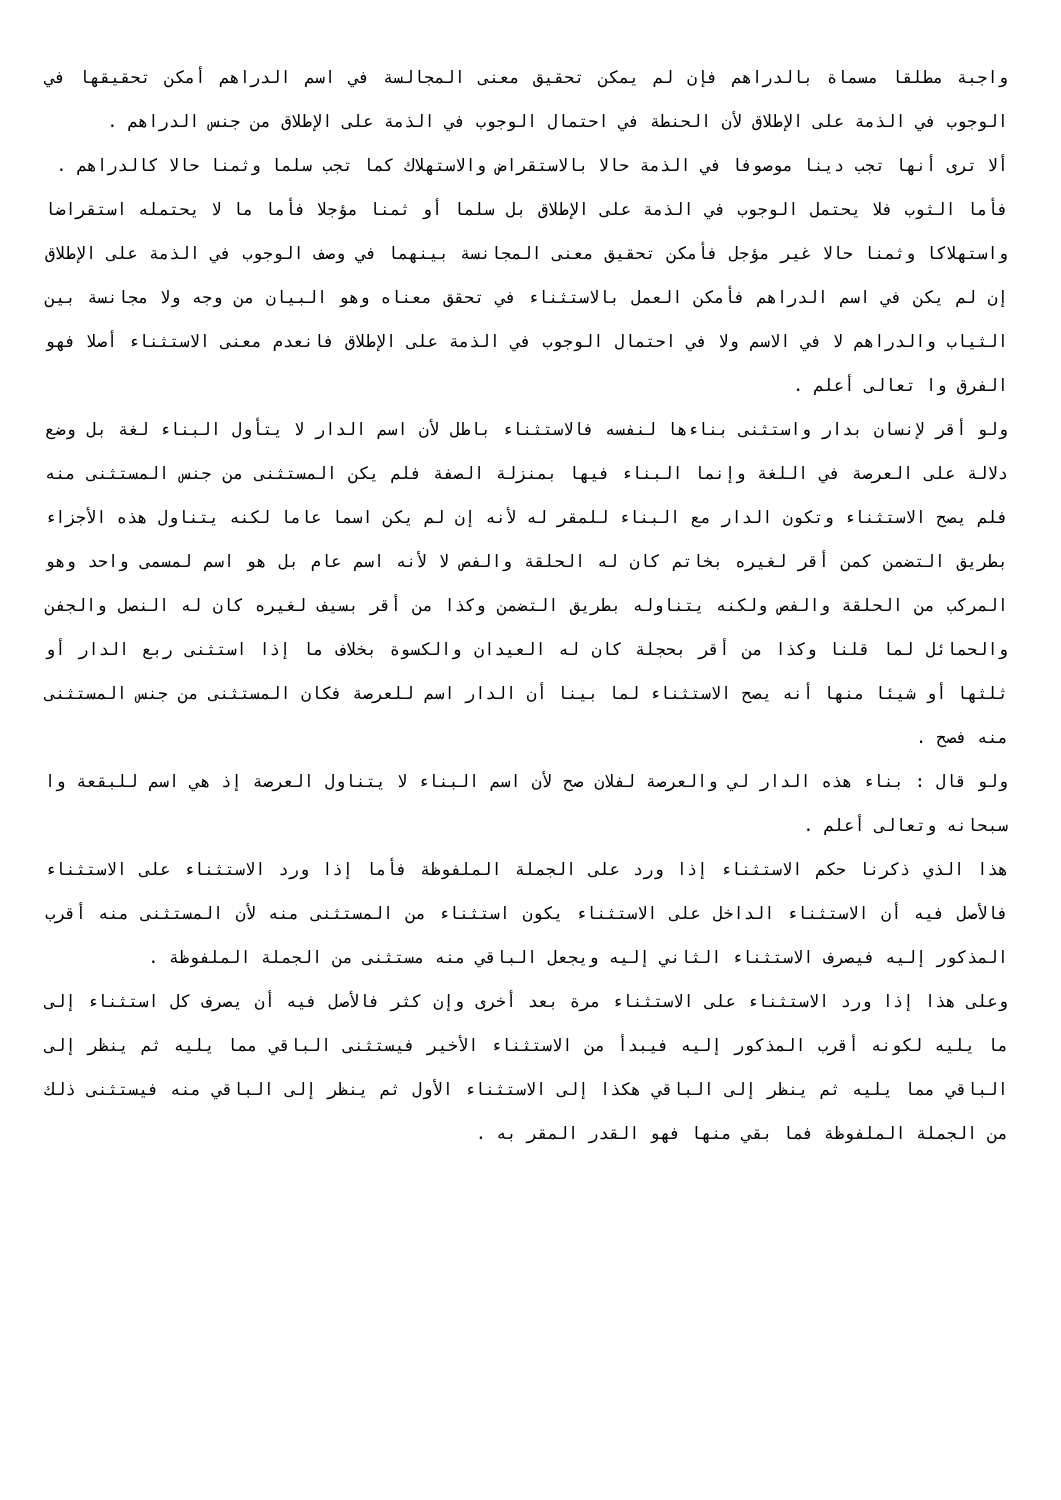واجبة مطلقا مسماة بالدراهم فإن لم يمكن تحقيق معنى المجالسة في اسم الدراهم أمكن تحقيقها في الوجوب في الذمة على الإطلاق لأن الحنطة في احتمال الوجوب في الذمة على الإطلاق من جنس الدراهم .
ألا ترى أنها تجب دينا موصوفا في الذمة حالا بالاستقراض والاستهلاك كما تجب سلما وثمنا حالا كالدراهم .
فأما الثوب فلا يحتمل الوجوب في الذمة على الإطلاق بل سلما أو ثمنا مؤجلا فأما ما لا يحتمله استقراضا واستهلاكا وثمنا حالا غير مؤجل فأمكن تحقيق معنى المجانسة بينهما في وصف الوجوب في الذمة على الإطلاق إن لم يكن في اسم الدراهم فأمكن العمل بالاستثناء في تحقق معناه وهو البيان من وجه ولا مجانسة بين الثياب والدراهم لا في الاسم ولا في احتمال الوجوب في الذمة على الإطلاق فانعدم معنى الاستثناء أصلا فهو الفرق وا تعالى أعلم .
ولو أقر لإنسان بدار واستثنى بناءها لنفسه فالاستثناء باطل لأن اسم الدار لا يتأول البناء لغة بل وضع دلالة على العرصة في اللغة وإنما البناء فيها بمنزلة الصفة فلم يكن المستثنى من جنس المستثنى منه فلم يصح الاستثناء وتكون الدار مع البناء للمقر له لأنه إن لم يكن اسما عاما لكنه يتناول هذه الأجزاء بطريق التضمن كمن أقر لغيره بخاتم كان له الحلقة والفص لا لأنه اسم عام بل هو اسم لمسمى واحد وهو المركب من الحلقة والفص ولكنه يتناوله بطريق التضمن وكذا من أقر بسيف لغيره كان له النصل والجفن والحمائل لما قلنا وكذا من أقر بحجلة كان له العيدان والكسوة بخلاف ما إذا استثنى ربع الدار أو ثلثها أو شيئا منها أنه يصح الاستثناء لما بينا أن الدار اسم للعرصة فكان المستثنى من جنس المستثنى منه فصح .
ولو قال : بناء هذه الدار لي والعرصة لفلان صح لأن اسم البناء لا يتناول العرصة إذ هي اسم للبقعة وا سبحانه وتعالى أعلم .
هذا الذي ذكرنا حكم الاستثناء إذا ورد على الجملة الملفوظة فأما إذا ورد الاستثناء على الاستثناء فالأصل فيه أن الاستثناء الداخل على الاستثناء يكون استثناء من المستثنى منه لأن المستثنى منه أقرب المذكور إليه فيصرف الاستثناء الثاني إليه ويجعل الباقي منه مستثنى من الجملة الملفوظة .
وعلى هذا إذا ورد الاستثناء على الاستثناء مرة بعد أخرى وإن كثر فالأصل فيه أن يصرف كل استثناء إلى ما يليه لكونه أقرب المذكور إليه فيبدأ من الاستثناء الأخير فيستثنى الباقي مما يليه ثم ينظر إلى الباقي مما يليه ثم ينظر إلى الباقي هكذا إلى الاستثناء الأول ثم ينظر إلى الباقي منه فيستثنى ذلك من الجملة الملفوظة فما بقي منها فهو القدر المقر به .